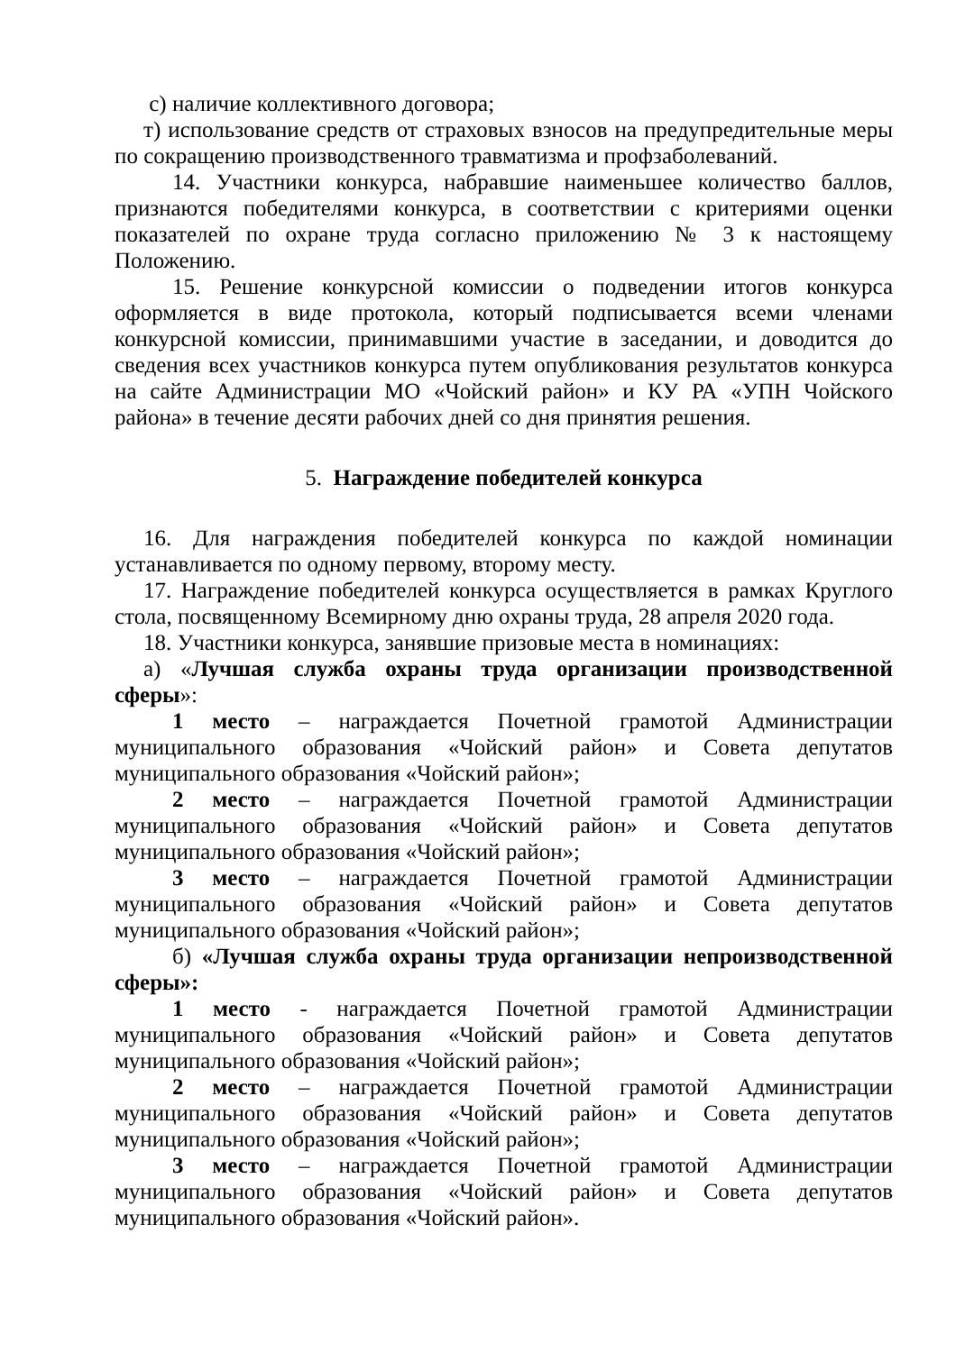с) наличие коллективного договора;
т) использование средств от страховых взносов на предупредительные меры по сокращению производственного травматизма и профзаболеваний.
14. Участники конкурса, набравшие наименьшее количество баллов, признаются победителями конкурса, в соответствии с критериями оценки показателей по охране труда согласно приложению № 3 к настоящему Положению.
15. Решение конкурсной комиссии о подведении итогов конкурса оформляется в виде протокола, который подписывается всеми членами конкурсной комиссии, принимавшими участие в заседании, и доводится до сведения всех участников конкурса путем опубликования результатов конкурса на сайте Администрации МО «Чойский район» и КУ РА «УПН Чойского района» в течение десяти рабочих дней со дня принятия решения.
5. Награждение победителей конкурса
16. Для награждения победителей конкурса по каждой номинации устанавливается по одному первому, второму месту.
17. Награждение победителей конкурса осуществляется в рамках Круглого стола, посвященному Всемирному дню охраны труда, 28 апреля 2020 года.
18. Участники конкурса, занявшие призовые места в номинациях:
а) «Лучшая служба охраны труда организации производственной сферы»:
1 место – награждается Почетной грамотой Администрации муниципального образования «Чойский район» и Совета депутатов муниципального образования «Чойский район»;
2 место – награждается Почетной грамотой Администрации муниципального образования «Чойский район» и Совета депутатов муниципального образования «Чойский район»;
3 место – награждается Почетной грамотой Администрации муниципального образования «Чойский район» и Совета депутатов муниципального образования «Чойский район»;
б) «Лучшая служба охраны труда организации непроизводственной сферы»:
1 место - награждается Почетной грамотой Администрации муниципального образования «Чойский район» и Совета депутатов муниципального образования «Чойский район»;
2 место – награждается Почетной грамотой Администрации муниципального образования «Чойский район» и Совета депутатов муниципального образования «Чойский район»;
3 место – награждается Почетной грамотой Администрации муниципального образования «Чойский район» и Совета депутатов муниципального образования «Чойский район».